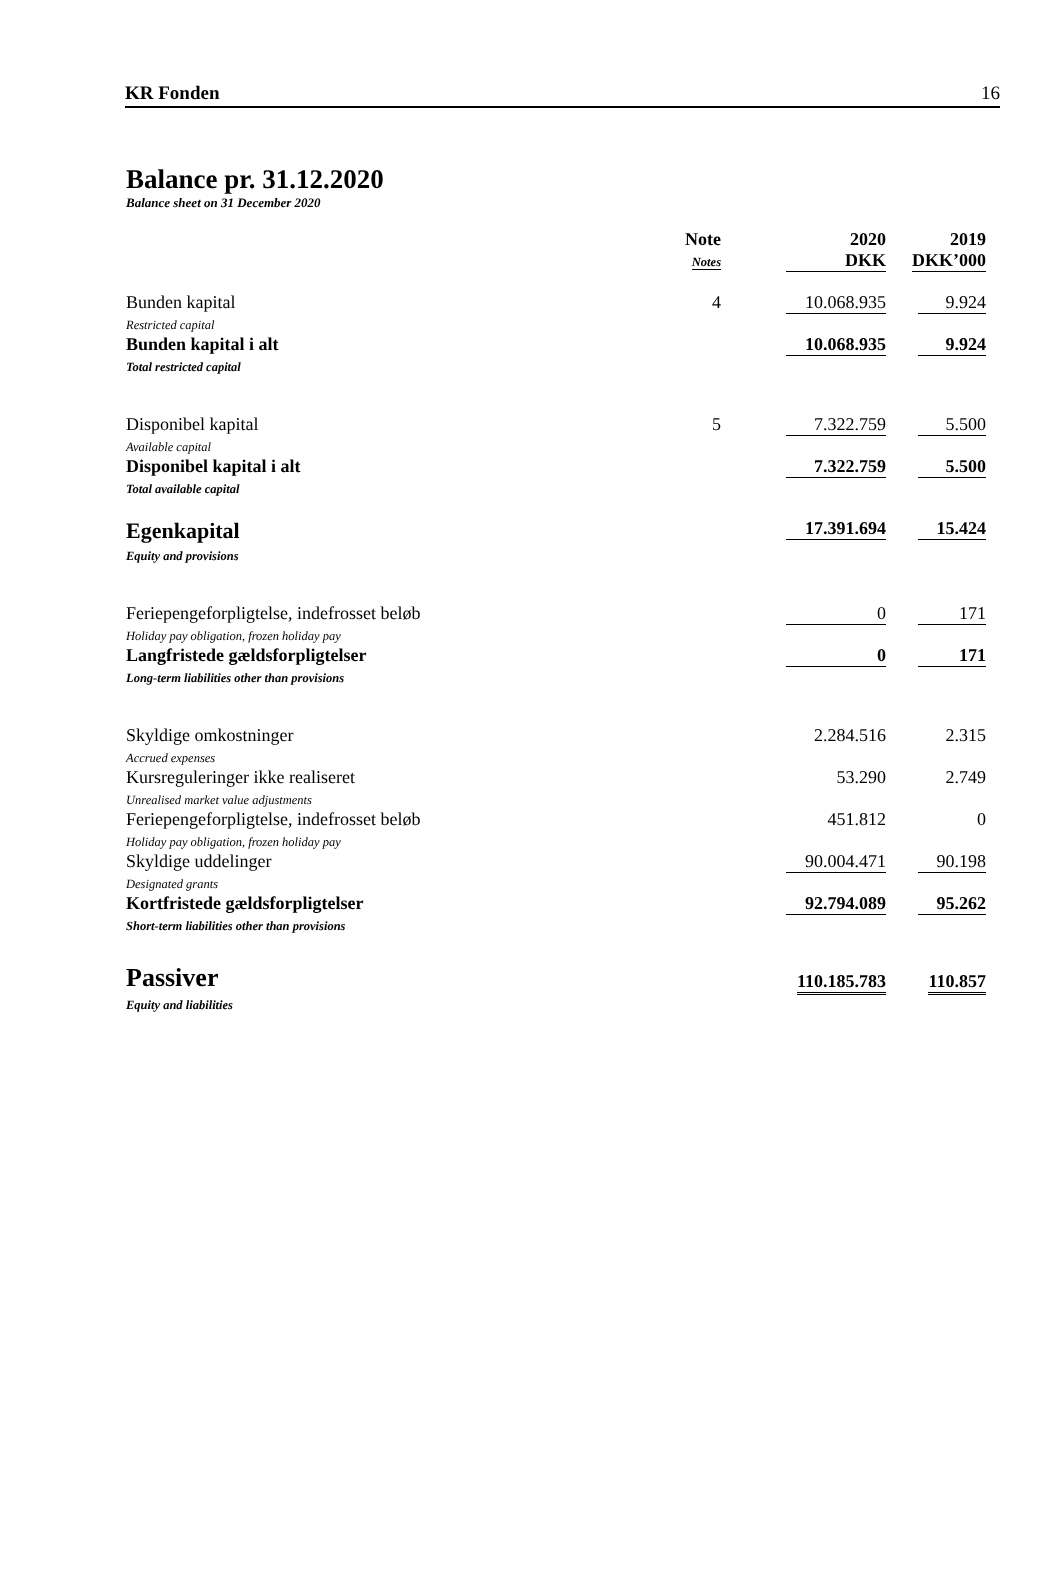KR Fonden 16
Balance pr. 31.12.2020
Balance sheet on 31 December 2020
| | Note Notes | 2020 DKK | 2019 DKK’000 |
| --- | --- | --- | --- |
| Bunden kapital Restricted capital | 4 | 10.068.935 | 9.924 |
| Bunden kapital i alt Total restricted capital | | 10.068.935 | 9.924 |
| Disponibel kapital Available capital | 5 | 7.322.759 | 5.500 |
| Disponibel kapital i alt Total available capital | | 7.322.759 | 5.500 |
| Egenkapital Equity and provisions | | 17.391.694 | 15.424 |
| Feriepengeforpligtelse, indefrosset beløb Holiday pay obligation, frozen holiday pay | | 0 | 171 |
| Langfristede gældsforpligtelser Long-term liabilities other than provisions | | 0 | 171 |
| Skyldige omkostninger Accrued expenses | | 2.284.516 | 2.315 |
| Kursreguleringer ikke realiseret Unrealised market value adjustments | | 53.290 | 2.749 |
| Feriepengeforpligtelse, indefrosset beløb Holiday pay obligation, frozen holiday pay | | 451.812 | 0 |
| Skyldige uddelinger Designated grants | | 90.004.471 | 90.198 |
| Kortfristede gældsforpligtelser Short-term liabilities other than provisions | | 92.794.089 | 95.262 |
| Passiver Equity and liabilities | | 110.185.783 | 110.857 |